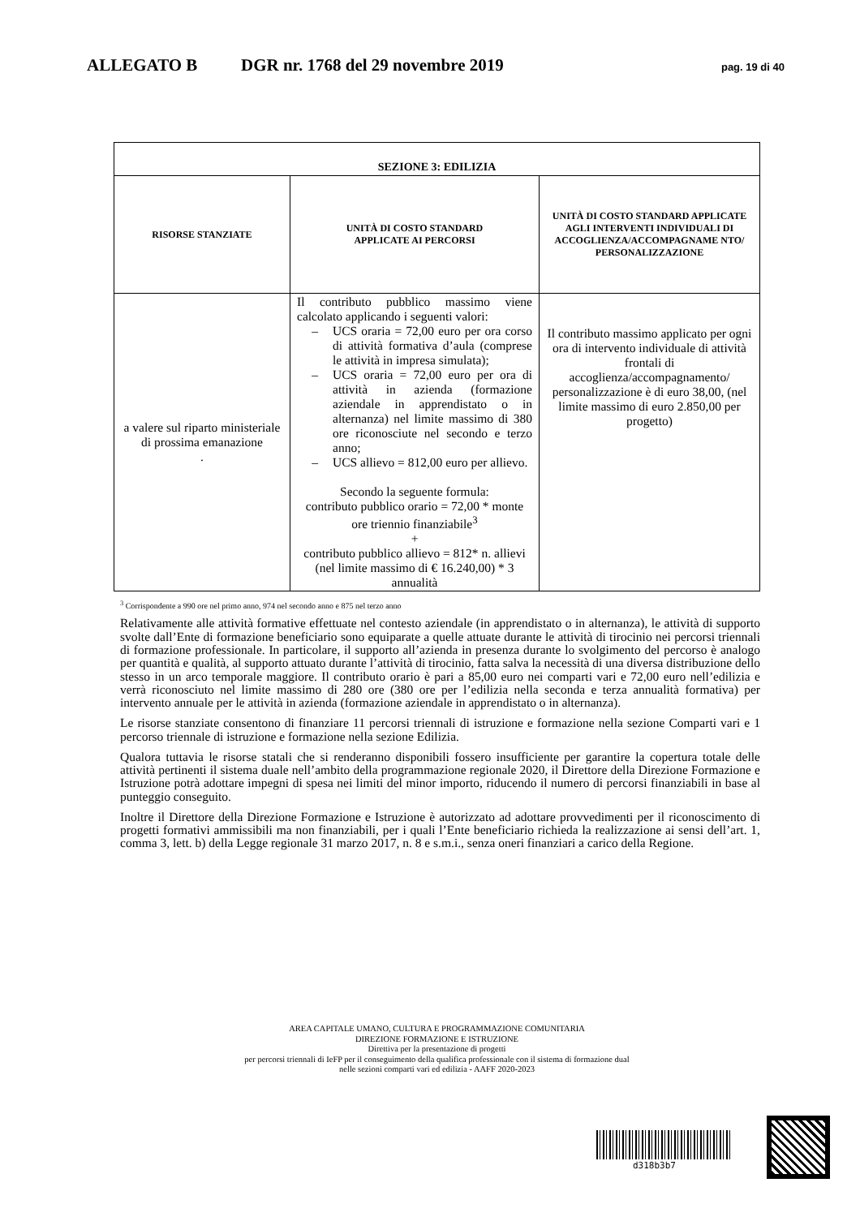ALLEGATO B DGR nr. 1768 del 29 novembre 2019 pag. 19 di 40
| SEZIONE 3: EDILIZIA | | |
| --- | --- | --- |
| RISORSE STANZIATE | UNITÀ DI COSTO STANDARD APPLICATE AI PERCORSI | UNITÀ DI COSTO STANDARD APPLICATE AGLI INTERVENTI INDIVIDUALI DI ACCOGLIENZA/ACCOMPAGNAME NTO/ PERSONALIZZAZIONE |
| a valere sul riparto ministeriale di prossima emanazione . | Il contributo pubblico massimo viene calcolato applicando i seguenti valori: – UCS oraria = 72,00 euro per ora corso di attività formativa d’aula (comprese le attività in impresa simulata); – UCS oraria = 72,00 euro per ora di attività in azienda (formazione aziendale in apprendistato o in alternanza) nel limite massimo di 380 ore riconosciute nel secondo e terzo anno; – UCS allievo = 812,00 euro per allievo. Secondo la seguente formula: contributo pubblico orario = 72,00 * monte ore triennio finanziabile<sup>3</sup> + contributo pubblico allievo = 812* n. allievi (nel limite massimo di € 16.240,00) * 3 annualità | Il contributo massimo applicato per ogni ora di intervento individuale di attività frontali di accoglienza/accompagnamento/ personalizzazione è di euro 38,00, (nel limite massimo di euro 2.850,00 per progetto) |
<sup>3</sup> Corrispondente a 990 ore nel primo anno, 974 nel secondo anno e 875 nel terzo anno
Relativamente alle attività formative effettuate nel contesto aziendale (in apprendistato o in alternanza), le attività di supporto svolte dall’Ente di formazione beneficiario sono equiparate a quelle attuate durante le attività di tirocinio nei percorsi triennali di formazione professionale. In particolare, il supporto all’azienda in presenza durante lo svolgimento del percorso è analogo per quantità e qualità, al supporto attuato durante l’attività di tirocinio, fatta salva la necessità di una diversa distribuzione dello stesso in un arco temporale maggiore. Il contributo orario è pari a 85,00 euro nei comparti vari e 72,00 euro nell’edilizia e verrà riconosciuto nel limite massimo di 280 ore (380 ore per l’edilizia nella seconda e terza annualità formativa) per intervento annuale per le attività in azienda (formazione aziendale in apprendistato o in alternanza).
Le risorse stanziate consentono di finanziare 11 percorsi triennali di istruzione e formazione nella sezione Comparti vari e 1 percorso triennale di istruzione e formazione nella sezione Edilizia.
Qualora tuttavia le risorse statali che si renderanno disponibili fossero insufficiente per garantire la copertura totale delle attività pertinenti il sistema duale nell’ambito della programmazione regionale 2020, il Direttore della Direzione Formazione e Istruzione potrà adottare impegni di spesa nei limiti del minor importo, riducendo il numero di percorsi finanziabili in base al punteggio conseguito.
Inoltre il Direttore della Direzione Formazione e Istruzione è autorizzato ad adottare provvedimenti per il riconoscimento di progetti formativi ammissibili ma non finanziabili, per i quali l’Ente beneficiario richieda la realizzazione ai sensi dell’art. 1, comma 3, lett. b) della Legge regionale 31 marzo 2017, n. 8 e s.m.i., senza oneri finanziari a carico della Regione.
AREA CAPITALE UMANO, CULTURA E PROGRAMMAZIONE COMUNITARIA
DIREZIONE FORMAZIONE E ISTRUZIONE
Direttiva per la presentazione di progetti
per percorsi triennali di IeFP per il conseguimento della qualifica professionale con il sistema di formazione dual
nelle sezioni comparti vari ed edilizia - AAFF 2020-2023
d318b3b7